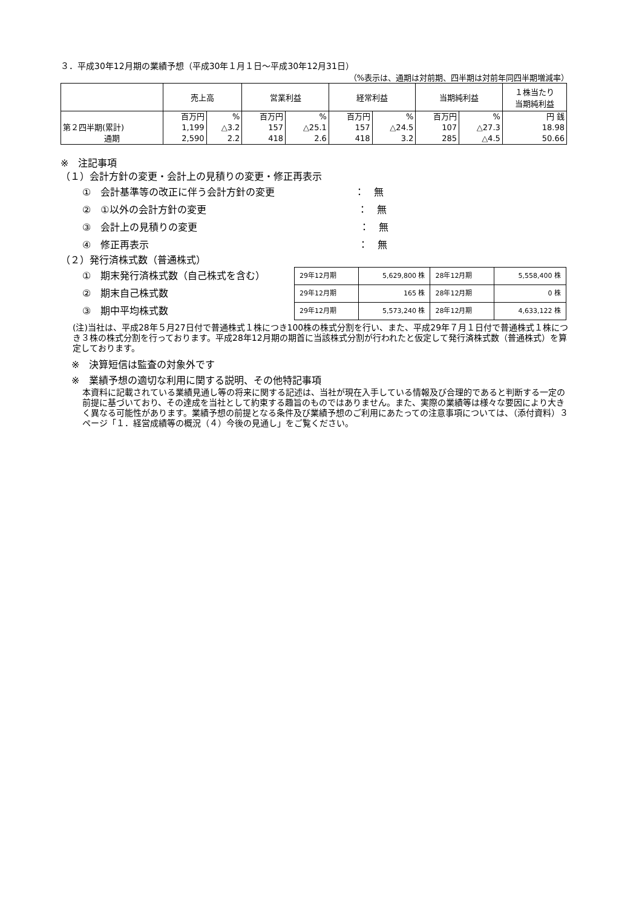３．平成30年12月期の業績予想（平成30年１月１日～平成30年12月31日）
（%表示は、通期は対前期、四半期は対前年同四半期増減率）
| | 売上高 | | 営業利益 | | 経常利益 | | 当期純利益 | | １株当たり 当期純利益 |
| --- | --- | --- | --- | --- | --- | --- | --- | --- | --- |
| | 百万円 | % | 百万円 | % | 百万円 | % | 百万円 | % | 円 銭 |
| 第２四半期(累計) | 1,199 | △3.2 | 157 | △25.1 | 157 | △24.5 | 107 | △27.3 | 18.98 |
| 通期 | 2,590 | 2.2 | 418 | 2.6 | 418 | 3.2 | 285 | △4.5 | 50.66 |
※　注記事項
（１）会計方針の変更・会計上の見積りの変更・修正再表示
①　会計基準等の改正に伴う会計方針の変更 ：　無
②　①以外の会計方針の変更 ：　無
③　会計上の見積りの変更 ：　無
④　修正再表示 ：　無
（２）発行済株式数（普通株式）
①　期末発行済株式数（自己株式を含む）
②　期末自己株式数
③　期中平均株式数
| 29年12月期 | 5,629,800 株 | 28年12月期 | 5,558,400 株 |
| 29年12月期 | 165 株 | 28年12月期 | 0 株 |
| 29年12月期 | 5,573,240 株 | 28年12月期 | 4,633,122 株 |
(注)当社は、平成28年５月27日付で普通株式１株につき100株の株式分割を行い、また、平成29年７月１日付で普通株式１株につき３株の株式分割を行っております。平成28年12月期の期首に当該株式分割が行われたと仮定して発行済株式数（普通株式）を算定しております。
※　決算短信は監査の対象外です
※　業績予想の適切な利用に関する説明、その他特記事項
本資料に記載されている業績見通し等の将来に関する記述は、当社が現在入手している情報及び合理的であると判断する一定の前提に基づいており、その達成を当社として約束する趣旨のものではありません。また、実際の業績等は様々な要因により大きく異なる可能性があります。業績予想の前提となる条件及び業績予想のご利用にあたっての注意事項については、（添付資料）３ページ「１．経営成績等の概況（４）今後の見通し」をご覧ください。